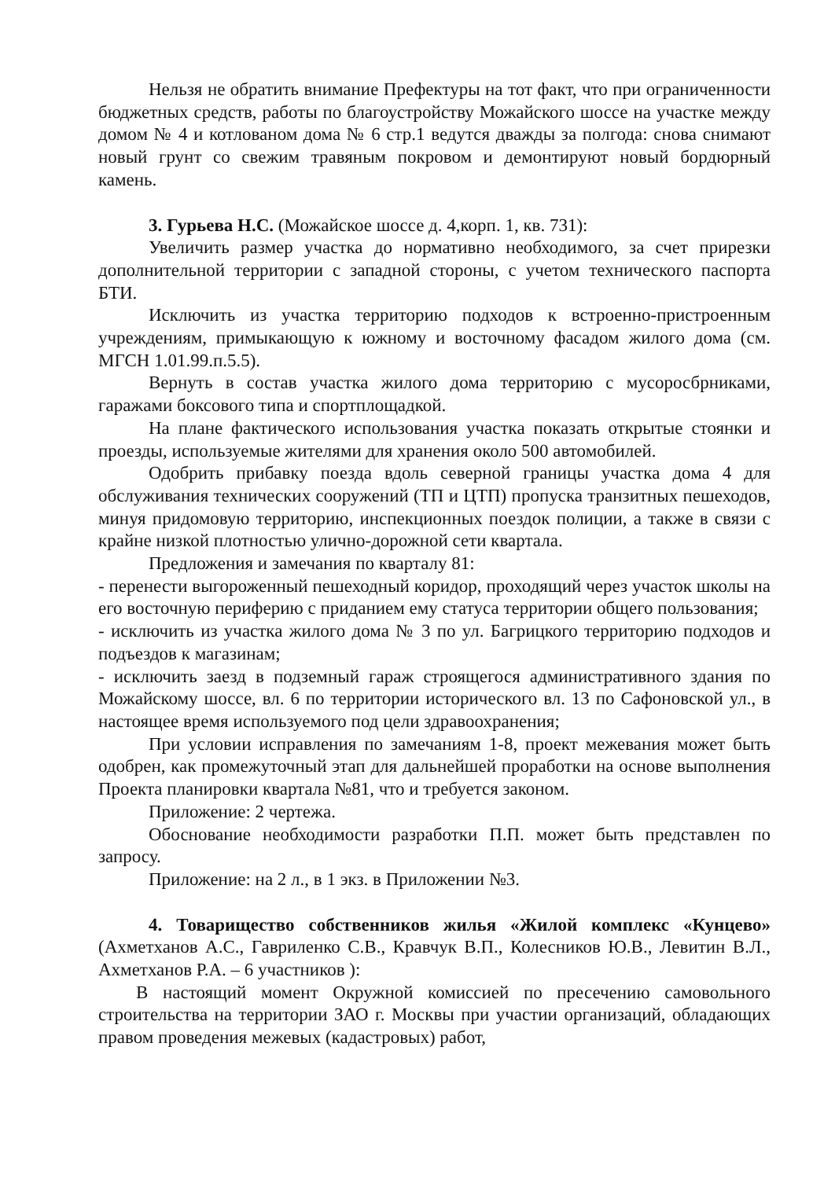Нельзя не обратить внимание Префектуры на тот факт, что при ограниченности бюджетных средств, работы по благоустройству Можайского шоссе на участке между домом № 4 и котлованом дома № 6 стр.1 ведутся дважды за полгода: снова снимают новый грунт со свежим травяным покровом и демонтируют новый бордюрный камень.
3. Гурьева Н.С. (Можайское шоссе д. 4,корп. 1, кв. 731):
Увеличить размер участка до нормативно необходимого, за счет прирезки дополнительной территории с западной стороны, с учетом технического паспорта БТИ.
Исключить из участка территорию подходов к встроенно-пристроенным учреждениям, примыкающую к южному и восточному фасадом жилого дома (см. МГСН 1.01.99.п.5.5).
Вернуть в состав участка жилого дома территорию с мусоросбрниками, гаражами боксового типа и спортплощадкой.
На плане фактического использования участка показать открытые стоянки и проезды, используемые жителями для хранения около 500 автомобилей.
Одобрить прибавку поезда вдоль северной границы участка дома 4 для обслуживания технических сооружений (ТП и ЦТП) пропуска транзитных пешеходов, минуя придомовую территорию, инспекционных поездок полиции, а также в связи с крайне низкой плотностью улично-дорожной сети квартала.
Предложения и замечания по кварталу 81:
- перенести выгороженный пешеходный коридор, проходящий через участок школы на его восточную периферию с приданием ему статуса территории общего пользования;
- исключить из участка жилого дома № 3 по ул. Багрицкого территорию подходов и подъездов к магазинам;
- исключить заезд в подземный гараж строящегося административного здания по Можайскому шоссе, вл. 6 по территории исторического вл. 13 по Сафоновской ул., в настоящее время используемого под цели здравоохранения;
При условии исправления по замечаниям 1-8, проект межевания может быть одобрен, как промежуточный этап для дальнейшей проработки на основе выполнения Проекта планировки квартала №81, что и требуется законом.
Приложение: 2 чертежа.
Обоснование необходимости разработки П.П. может быть представлен по запросу.
Приложение: на 2 л., в 1 экз. в Приложении №3.
4. Товарищество собственников жилья «Жилой комплекс «Кунцево» (Ахметханов А.С., Гавриленко С.В., Кравчук В.П., Колесников Ю.В., Левитин В.Л., Ахметханов Р.А. – 6 участников ):
В настоящий момент Окружной комиссией по пресечению самовольного строительства на территории ЗАО г. Москвы при участии организаций, обладающих правом проведения межевых (кадастровых) работ,